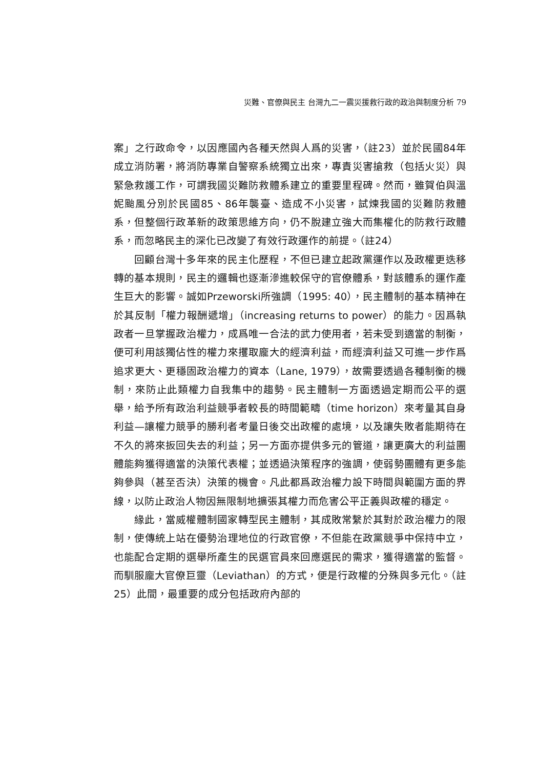災難、官僚與民主 台灣九二一震災援救行政的政治與制度分析 79
案」之行政命令，以因應國內各種天然與人爲的災害，（註23）並於民國84年成立消防署，將消防專業自警察系統獨立出來，專責災害搶救（包括火災）與緊急救護工作，可謂我國災難防救體系建立的重要里程碑。然而，雖賀伯與溫妮颱風分別於民國85、86年襲臺、造成不小災害，試煉我國的災難防救體系，但整個行政革新的政策思維方向，仍不脫建立強大而集權化的防救行政體系，而忽略民主的深化已改變了有效行政運作的前提。（註24）
回顧台灣十多年來的民主化歷程，不但已建立起政黨運作以及政權更迭移轉的基本規則，民主的邏輯也逐漸滲進較保守的官僚體系，對該體系的運作產生巨大的影響。誠如Przeworski所強調（1995: 40），民主體制的基本精神在於其反制「權力報酬遞增」（increasing returns to power）的能力。因爲執政者一旦掌握政治權力，成爲唯一合法的武力使用者，若未受到適當的制衡，便可利用該獨佔性的權力來攫取龐大的經濟利益，而經濟利益又可進一步作爲追求更大、更穩固政治權力的資本（Lane, 1979），故需要透過各種制衡的機制，來防止此類權力自我集中的趨勢。民主體制一方面透過定期而公平的選舉，給予所有政治利益競爭者較長的時間範疇（time horizon）來考量其自身利益—讓權力競爭的勝利者考量日後交出政權的處境，以及讓失敗者能期待在不久的將來扳回失去的利益；另一方面亦提供多元的管道，讓更廣大的利益團體能夠獲得適當的決策代表權；並透過決策程序的強調，使弱勢團體有更多能夠參與（甚至否決）決策的機會。凡此都爲政治權力設下時間與範圍方面的界線，以防止政治人物因無限制地擴張其權力而危害公平正義與政權的穩定。
緣此，當威權體制國家轉型民主體制，其成敗常繫於其對於政治權力的限制，使傳統上站在優勢治理地位的行政官僚，不但能在政黨競爭中保持中立，也能配合定期的選舉所產生的民選官員來回應選民的需求，獲得適當的監督。而馴服龐大官僚巨靈（Leviathan）的方式，便是行政權的分殊與多元化。（註25）此間，最重要的成分包括政府內部的